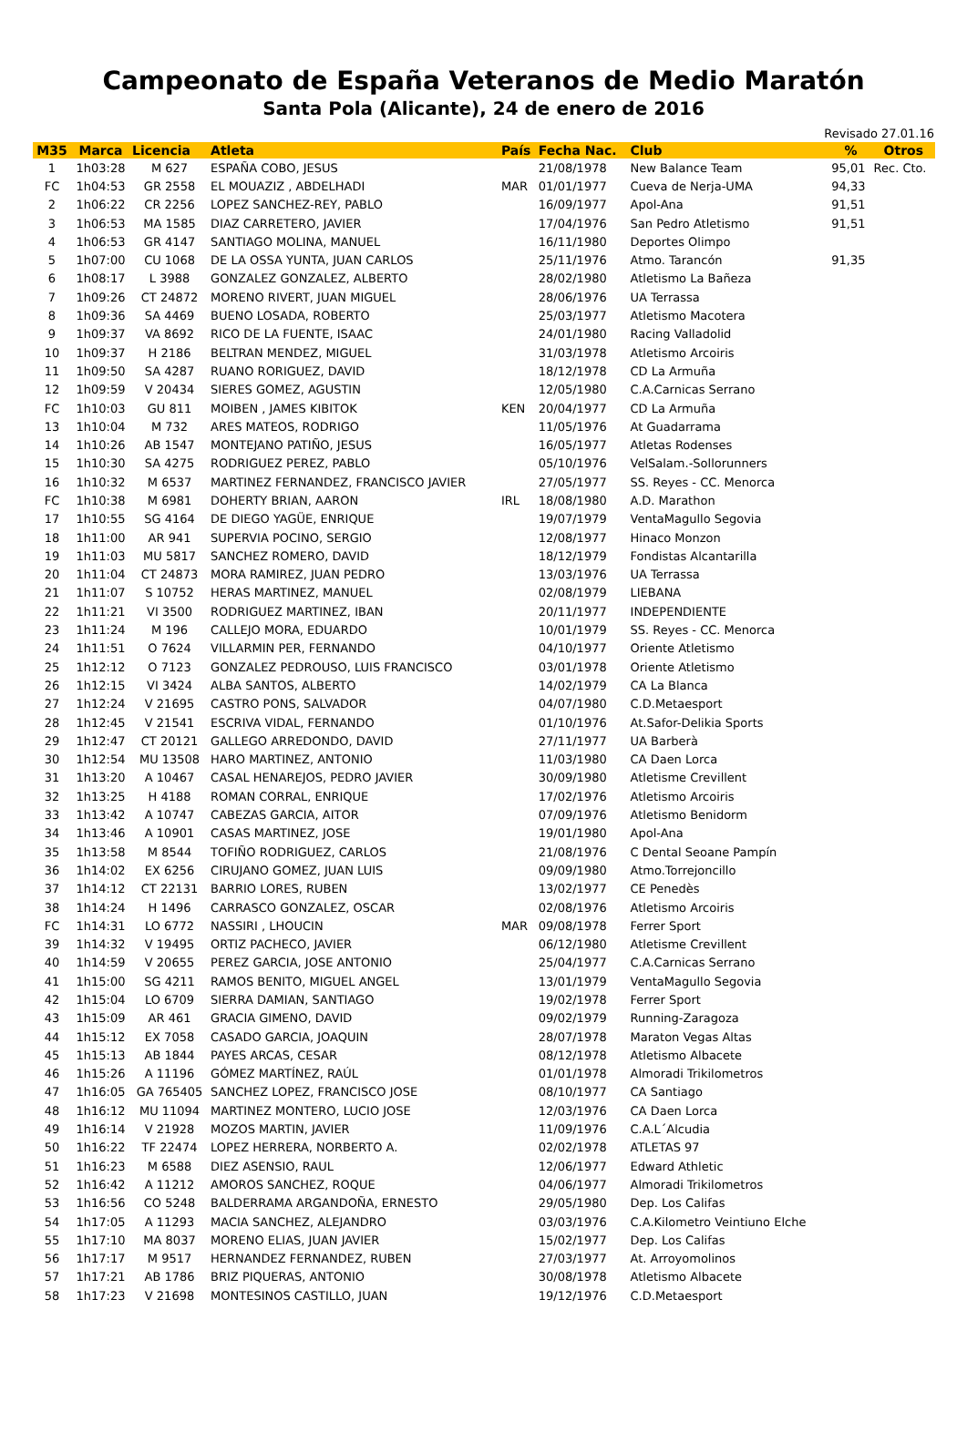Campeonato de España Veteranos de Medio Maratón
Santa Pola (Alicante), 24 de enero de 2016
Revisado 27.01.16
| M35 | Marca | Licencia | Atleta | País | Fecha Nac. | Club | % | Otros |
| --- | --- | --- | --- | --- | --- | --- | --- | --- |
| 1 | 1h03:28 | M 627 | ESPAÑA COBO, JESUS | | 21/08/1978 | New Balance Team | 95,01 | Rec. Cto. |
| FC | 1h04:53 | GR 2558 | EL MOUAZIZ , ABDELHADI | MAR | 01/01/1977 | Cueva de Nerja-UMA | 94,33 | |
| 2 | 1h06:22 | CR 2256 | LOPEZ SANCHEZ-REY, PABLO | | 16/09/1977 | Apol-Ana | 91,51 | |
| 3 | 1h06:53 | MA 1585 | DIAZ CARRETERO, JAVIER | | 17/04/1976 | San Pedro Atletismo | 91,51 | |
| 4 | 1h06:53 | GR 4147 | SANTIAGO MOLINA, MANUEL | | 16/11/1980 | Deportes Olimpo | | |
| 5 | 1h07:00 | CU 1068 | DE LA OSSA YUNTA, JUAN CARLOS | | 25/11/1976 | Atmo. Tarancón | 91,35 | |
| 6 | 1h08:17 | L 3988 | GONZALEZ GONZALEZ, ALBERTO | | 28/02/1980 | Atletismo La Bañeza | | |
| 7 | 1h09:26 | CT 24872 | MORENO RIVERT, JUAN MIGUEL | | 28/06/1976 | UA Terrassa | | |
| 8 | 1h09:36 | SA 4469 | BUENO LOSADA, ROBERTO | | 25/03/1977 | Atletismo Macotera | | |
| 9 | 1h09:37 | VA 8692 | RICO DE LA FUENTE, ISAAC | | 24/01/1980 | Racing Valladolid | | |
| 10 | 1h09:37 | H 2186 | BELTRAN MENDEZ, MIGUEL | | 31/03/1978 | Atletismo Arcoiris | | |
| 11 | 1h09:50 | SA 4287 | RUANO RORIGUEZ, DAVID | | 18/12/1978 | CD La Armuña | | |
| 12 | 1h09:59 | V 20434 | SIERES GOMEZ, AGUSTIN | | 12/05/1980 | C.A.Carnicas Serrano | | |
| FC | 1h10:03 | GU 811 | MOIBEN , JAMES KIBITOK | KEN | 20/04/1977 | CD La Armuña | | |
| 13 | 1h10:04 | M 732 | ARES MATEOS, RODRIGO | | 11/05/1976 | At Guadarrama | | |
| 14 | 1h10:26 | AB 1547 | MONTEJANO PATIÑO, JESUS | | 16/05/1977 | Atletas Rodenses | | |
| 15 | 1h10:30 | SA 4275 | RODRIGUEZ PEREZ, PABLO | | 05/10/1976 | VelSalam.-Sollorunners | | |
| 16 | 1h10:32 | M 6537 | MARTINEZ FERNANDEZ, FRANCISCO JAVIER | | 27/05/1977 | SS. Reyes - CC. Menorca | | |
| FC | 1h10:38 | M 6981 | DOHERTY BRIAN, AARON | IRL | 18/08/1980 | A.D. Marathon | | |
| 17 | 1h10:55 | SG 4164 | DE DIEGO YAGÜE, ENRIQUE | | 19/07/1979 | VentaMagullo Segovia | | |
| 18 | 1h11:00 | AR 941 | SUPERVIA POCINO, SERGIO | | 12/08/1977 | Hinaco Monzon | | |
| 19 | 1h11:03 | MU 5817 | SANCHEZ ROMERO, DAVID | | 18/12/1979 | Fondistas Alcantarilla | | |
| 20 | 1h11:04 | CT 24873 | MORA RAMIREZ, JUAN PEDRO | | 13/03/1976 | UA Terrassa | | |
| 21 | 1h11:07 | S 10752 | HERAS MARTINEZ, MANUEL | | 02/08/1979 | LIEBANA | | |
| 22 | 1h11:21 | VI 3500 | RODRIGUEZ MARTINEZ, IBAN | | 20/11/1977 | INDEPENDIENTE | | |
| 23 | 1h11:24 | M 196 | CALLEJO MORA, EDUARDO | | 10/01/1979 | SS. Reyes - CC. Menorca | | |
| 24 | 1h11:51 | O 7624 | VILLARMIN PER, FERNANDO | | 04/10/1977 | Oriente Atletismo | | |
| 25 | 1h12:12 | O 7123 | GONZALEZ PEDROUSO, LUIS FRANCISCO | | 03/01/1978 | Oriente Atletismo | | |
| 26 | 1h12:15 | VI 3424 | ALBA SANTOS, ALBERTO | | 14/02/1979 | CA La Blanca | | |
| 27 | 1h12:24 | V 21695 | CASTRO PONS, SALVADOR | | 04/07/1980 | C.D.Metaesport | | |
| 28 | 1h12:45 | V 21541 | ESCRIVA VIDAL, FERNANDO | | 01/10/1976 | At.Safor-Delikia Sports | | |
| 29 | 1h12:47 | CT 20121 | GALLEGO ARREDONDO, DAVID | | 27/11/1977 | UA Barberà | | |
| 30 | 1h12:54 | MU 13508 | HARO MARTINEZ, ANTONIO | | 11/03/1980 | CA Daen Lorca | | |
| 31 | 1h13:20 | A 10467 | CASAL HENAREJOS, PEDRO JAVIER | | 30/09/1980 | Atletisme Crevillent | | |
| 32 | 1h13:25 | H 4188 | ROMAN CORRAL, ENRIQUE | | 17/02/1976 | Atletismo Arcoiris | | |
| 33 | 1h13:42 | A 10747 | CABEZAS GARCIA, AITOR | | 07/09/1976 | Atletismo Benidorm | | |
| 34 | 1h13:46 | A 10901 | CASAS MARTINEZ, JOSE | | 19/01/1980 | Apol-Ana | | |
| 35 | 1h13:58 | M 8544 | TOFIÑO RODRIGUEZ, CARLOS | | 21/08/1976 | C Dental Seoane Pampín | | |
| 36 | 1h14:02 | EX 6256 | CIRUJANO GOMEZ, JUAN LUIS | | 09/09/1980 | Atmo.Torrejoncillo | | |
| 37 | 1h14:12 | CT 22131 | BARRIO LORES, RUBEN | | 13/02/1977 | CE Penedès | | |
| 38 | 1h14:24 | H 1496 | CARRASCO GONZALEZ, OSCAR | | 02/08/1976 | Atletismo Arcoiris | | |
| FC | 1h14:31 | LO 6772 | NASSIRI , LHOUCIN | MAR | 09/08/1978 | Ferrer Sport | | |
| 39 | 1h14:32 | V 19495 | ORTIZ PACHECO, JAVIER | | 06/12/1980 | Atletisme Crevillent | | |
| 40 | 1h14:59 | V 20655 | PEREZ GARCIA, JOSE ANTONIO | | 25/04/1977 | C.A.Carnicas Serrano | | |
| 41 | 1h15:00 | SG 4211 | RAMOS BENITO, MIGUEL ANGEL | | 13/01/1979 | VentaMagullo Segovia | | |
| 42 | 1h15:04 | LO 6709 | SIERRA DAMIAN, SANTIAGO | | 19/02/1978 | Ferrer Sport | | |
| 43 | 1h15:09 | AR 461 | GRACIA GIMENO, DAVID | | 09/02/1979 | Running-Zaragoza | | |
| 44 | 1h15:12 | EX 7058 | CASADO GARCIA, JOAQUIN | | 28/07/1978 | Maraton Vegas Altas | | |
| 45 | 1h15:13 | AB 1844 | PAYES ARCAS, CESAR | | 08/12/1978 | Atletismo Albacete | | |
| 46 | 1h15:26 | A 11196 | GÓMEZ MARTÍNEZ, RAÚL | | 01/01/1978 | Almoradi Trikilometros | | |
| 47 | 1h16:05 | GA 765405 | SANCHEZ LOPEZ, FRANCISCO JOSE | | 08/10/1977 | CA Santiago | | |
| 48 | 1h16:12 | MU 11094 | MARTINEZ MONTERO, LUCIO JOSE | | 12/03/1976 | CA Daen Lorca | | |
| 49 | 1h16:14 | V 21928 | MOZOS MARTIN, JAVIER | | 11/09/1976 | C.A.L´Alcudia | | |
| 50 | 1h16:22 | TF 22474 | LOPEZ HERRERA, NORBERTO A. | | 02/02/1978 | ATLETAS 97 | | |
| 51 | 1h16:23 | M 6588 | DIEZ ASENSIO, RAUL | | 12/06/1977 | Edward Athletic | | |
| 52 | 1h16:42 | A 11212 | AMOROS SANCHEZ, ROQUE | | 04/06/1977 | Almoradi Trikilometros | | |
| 53 | 1h16:56 | CO 5248 | BALDERRAMA ARGANDOÑA, ERNESTO | | 29/05/1980 | Dep. Los Califas | | |
| 54 | 1h17:05 | A 11293 | MACIA SANCHEZ, ALEJANDRO | | 03/03/1976 | C.A.Kilometro Veintiuno Elche | | |
| 55 | 1h17:10 | MA 8037 | MORENO ELIAS, JUAN JAVIER | | 15/02/1977 | Dep. Los Califas | | |
| 56 | 1h17:17 | M 9517 | HERNANDEZ FERNANDEZ, RUBEN | | 27/03/1977 | At. Arroyomolinos | | |
| 57 | 1h17:21 | AB 1786 | BRIZ PIQUERAS, ANTONIO | | 30/08/1978 | Atletismo Albacete | | |
| 58 | 1h17:23 | V 21698 | MONTESINOS CASTILLO, JUAN | | 19/12/1976 | C.D.Metaesport | | |